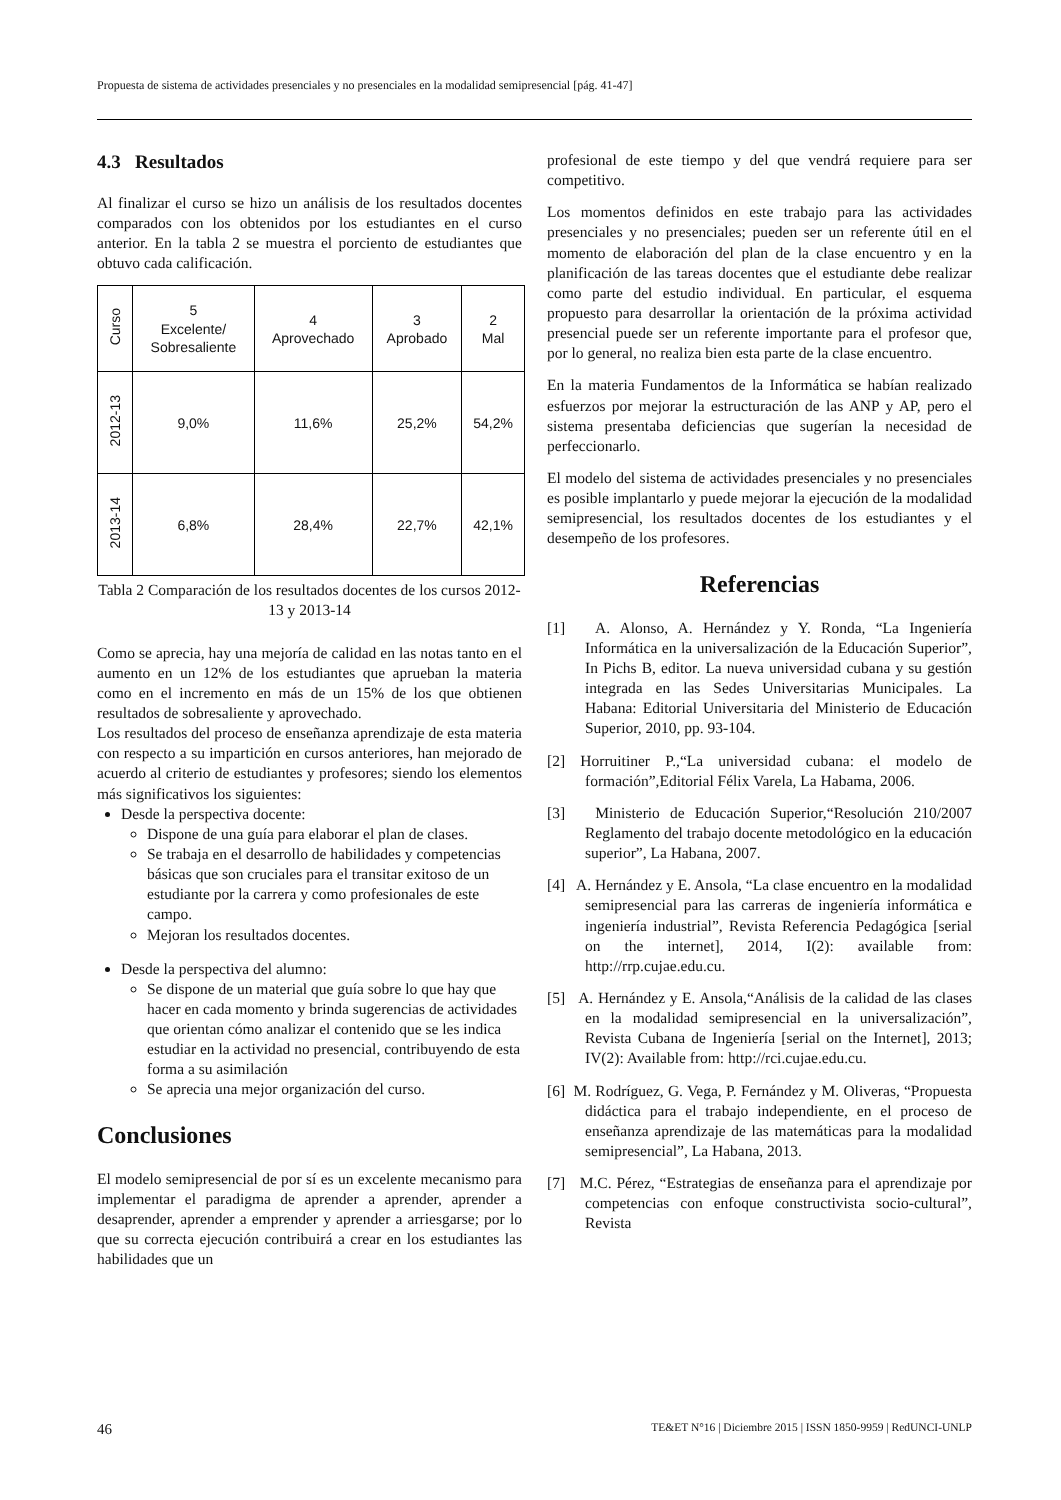Propuesta de sistema de actividades presenciales y no presenciales en la modalidad semipresencial [pág. 41-47]
4.3 Resultados
Al finalizar el curso se hizo un análisis de los resultados docentes comparados con los obtenidos por los estudiantes en el curso anterior. En la tabla 2 se muestra el porciento de estudiantes que obtuvo cada calificación.
| Curso | 5 Excelente/ Sobresaliente | 4 Aprovechado | 3 Aprobado | 2 Mal |
| --- | --- | --- | --- | --- |
| 2012-13 | 9,0% | 11,6% | 25,2% | 54,2% |
| 2013-14 | 6,8% | 28,4% | 22,7% | 42,1% |
Tabla 2 Comparación de los resultados docentes de los cursos 2012-13 y 2013-14
Como se aprecia, hay una mejoría de calidad en las notas tanto en el aumento en un 12% de los estudiantes que aprueban la materia como en el incremento en más de un 15% de los que obtienen resultados de sobresaliente y aprovechado.
Los resultados del proceso de enseñanza aprendizaje de esta materia con respecto a su impartición en cursos anteriores, han mejorado de acuerdo al criterio de estudiantes y profesores; siendo los elementos más significativos los siguientes:
Desde la perspectiva docente:
Dispone de una guía para elaborar el plan de clases.
Se trabaja en el desarrollo de habilidades y competencias básicas que son cruciales para el transitar exitoso de un estudiante por la carrera y como profesionales de este campo.
Mejoran los resultados docentes.
Desde la perspectiva del alumno:
Se dispone de un material que guía sobre lo que hay que hacer en cada momento y brinda sugerencias de actividades que orientan cómo analizar el contenido que se les indica estudiar en la actividad no presencial, contribuyendo de esta forma a su asimilación
Se aprecia una mejor organización del curso.
Conclusiones
El modelo semipresencial de por sí es un excelente mecanismo para implementar el paradigma de aprender a aprender, aprender a desaprender, aprender a emprender y aprender a arriesgarse; por lo que su correcta ejecución contribuirá a crear en los estudiantes las habilidades que un
profesional de este tiempo y del que vendrá requiere para ser competitivo.
Los momentos definidos en este trabajo para las actividades presenciales y no presenciales; pueden ser un referente útil en el momento de elaboración del plan de la clase encuentro y en la planificación de las tareas docentes que el estudiante debe realizar como parte del estudio individual. En particular, el esquema propuesto para desarrollar la orientación de la próxima actividad presencial puede ser un referente importante para el profesor que, por lo general, no realiza bien esta parte de la clase encuentro.
En la materia Fundamentos de la Informática se habían realizado esfuerzos por mejorar la estructuración de las ANP y AP, pero el sistema presentaba deficiencias que sugerían la necesidad de perfeccionarlo.
El modelo del sistema de actividades presenciales y no presenciales es posible implantarlo y puede mejorar la ejecución de la modalidad semipresencial, los resultados docentes de los estudiantes y el desempeño de los profesores.
Referencias
[1] A. Alonso, A. Hernández y Y. Ronda, “La Ingeniería Informática en la universalización de la Educación Superior”, In Pichs B, editor. La nueva universidad cubana y su gestión integrada en las Sedes Universitarias Municipales. La Habana: Editorial Universitaria del Ministerio de Educación Superior, 2010, pp. 93-104.
[2] Horruitiner P.,“La universidad cubana: el modelo de formación”,Editorial Félix Varela, La Habama, 2006.
[3] Ministerio de Educación Superior,“Resolución 210/2007 Reglamento del trabajo docente metodológico en la educación superior”, La Habana, 2007.
[4] A. Hernández y E. Ansola, “La clase encuentro en la modalidad semipresencial para las carreras de ingeniería informática e ingeniería industrial”, Revista Referencia Pedagógica [serial on the internet], 2014, I(2): available from: http://rrp.cujae.edu.cu.
[5] A. Hernández y E. Ansola,“Análisis de la calidad de las clases en la modalidad semipresencial en la universalización”, Revista Cubana de Ingeniería [serial on the Internet], 2013; IV(2): Available from: http://rci.cujae.edu.cu.
[6] M. Rodríguez, G. Vega, P. Fernández y M. Oliveras, “Propuesta didáctica para el trabajo independiente, en el proceso de enseñanza aprendizaje de las matemáticas para la modalidad semipresencial”, La Habana, 2013.
[7] M.C. Pérez, “Estrategias de enseñanza para el aprendizaje por competencias con enfoque constructivista socio-cultural”, Revista
46 TE&ET N°16 | Diciembre 2015 | ISSN 1850-9959 | RedUNCI-UNLP